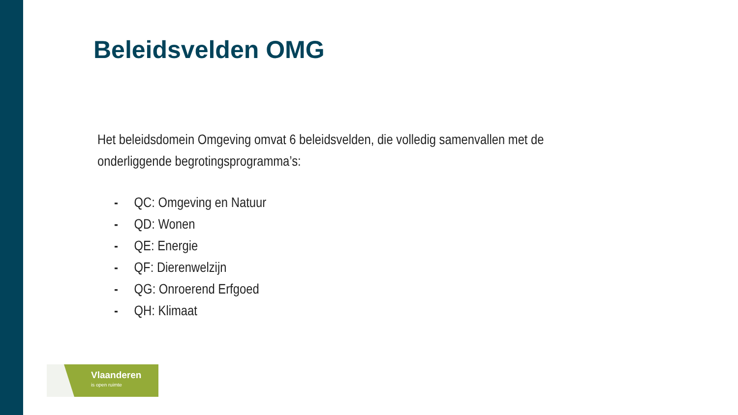Beleidsvelden OMG
Het beleidsdomein Omgeving omvat 6 beleidsvelden, die volledig samenvallen met de onderliggende begrotingsprogramma’s:
- QC: Omgeving en Natuur
- QD: Wonen
- QE: Energie
- QF: Dierenwelzijn
- QG: Onroerend Erfgoed
- QH: Klimaat
Vlaanderen
is open ruimte